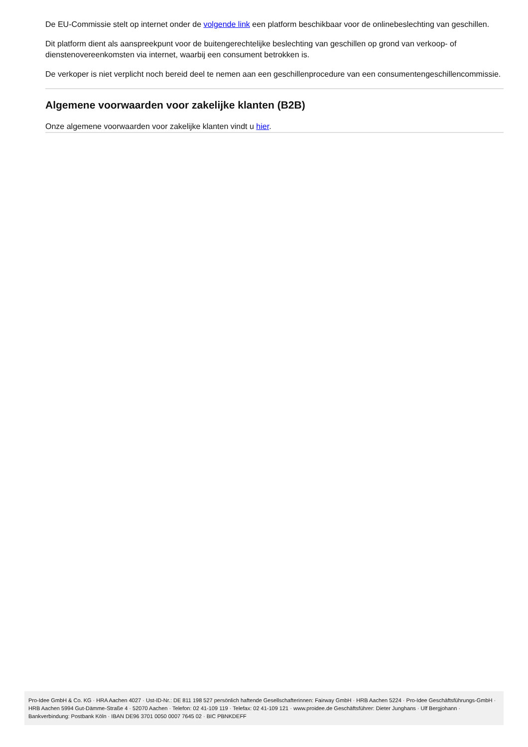De EU-Commissie stelt op internet onder de volgende link een platform beschikbaar voor de onlinebeslechting van geschillen.
Dit platform dient als aanspreekpunt voor de buitengerechtelijke beslechting van geschillen op grond van verkoop- of dienstenovereenkomsten via internet, waarbij een consument betrokken is.
De verkoper is niet verplicht noch bereid deel te nemen aan een geschillenprocedure van een consumentengeschillencommissie.
Algemene voorwaarden voor zakelijke klanten (B2B)
Onze algemene voorwaarden voor zakelijke klanten vindt u hier.
Pro-Idee GmbH & Co. KG · HRA Aachen 4027 · Ust-ID-Nr.: DE 811 198 527 persönlich haftende Gesellschafterinnen: Fairway GmbH · HRB Aachen 5224 · Pro-Idee Geschäftsführungs-GmbH · HRB Aachen 5994 Gut-Dämme-Straße 4 · 52070 Aachen · Telefon: 02 41-109 119 · Telefax: 02 41-109 121 · www.proidee.de Geschäftsführer: Dieter Junghans · Ulf Bergjohann · Bankverbindung: Postbank Köln · IBAN DE96 3701 0050 0007 7645 02 · BIC PBNKDEFF